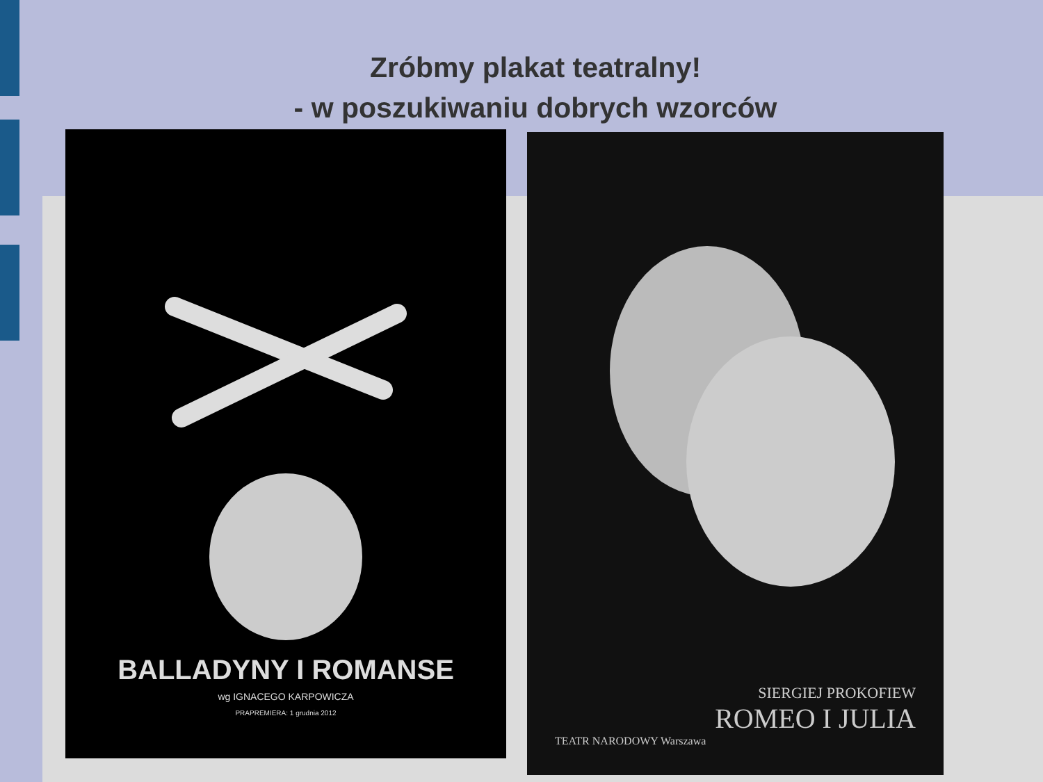Zróbmy plakat teatralny!
- w poszukiwaniu dobrych wzorców
BALLADYNY I ROMANSE
wg IGNACEGO KARPOWICZA
PRAPREMIERA: 1 grudnia 2012
SIERGIEJ PROKOFIEW
ROMEO I JULIA
TEATR NARODOWY Warszawa